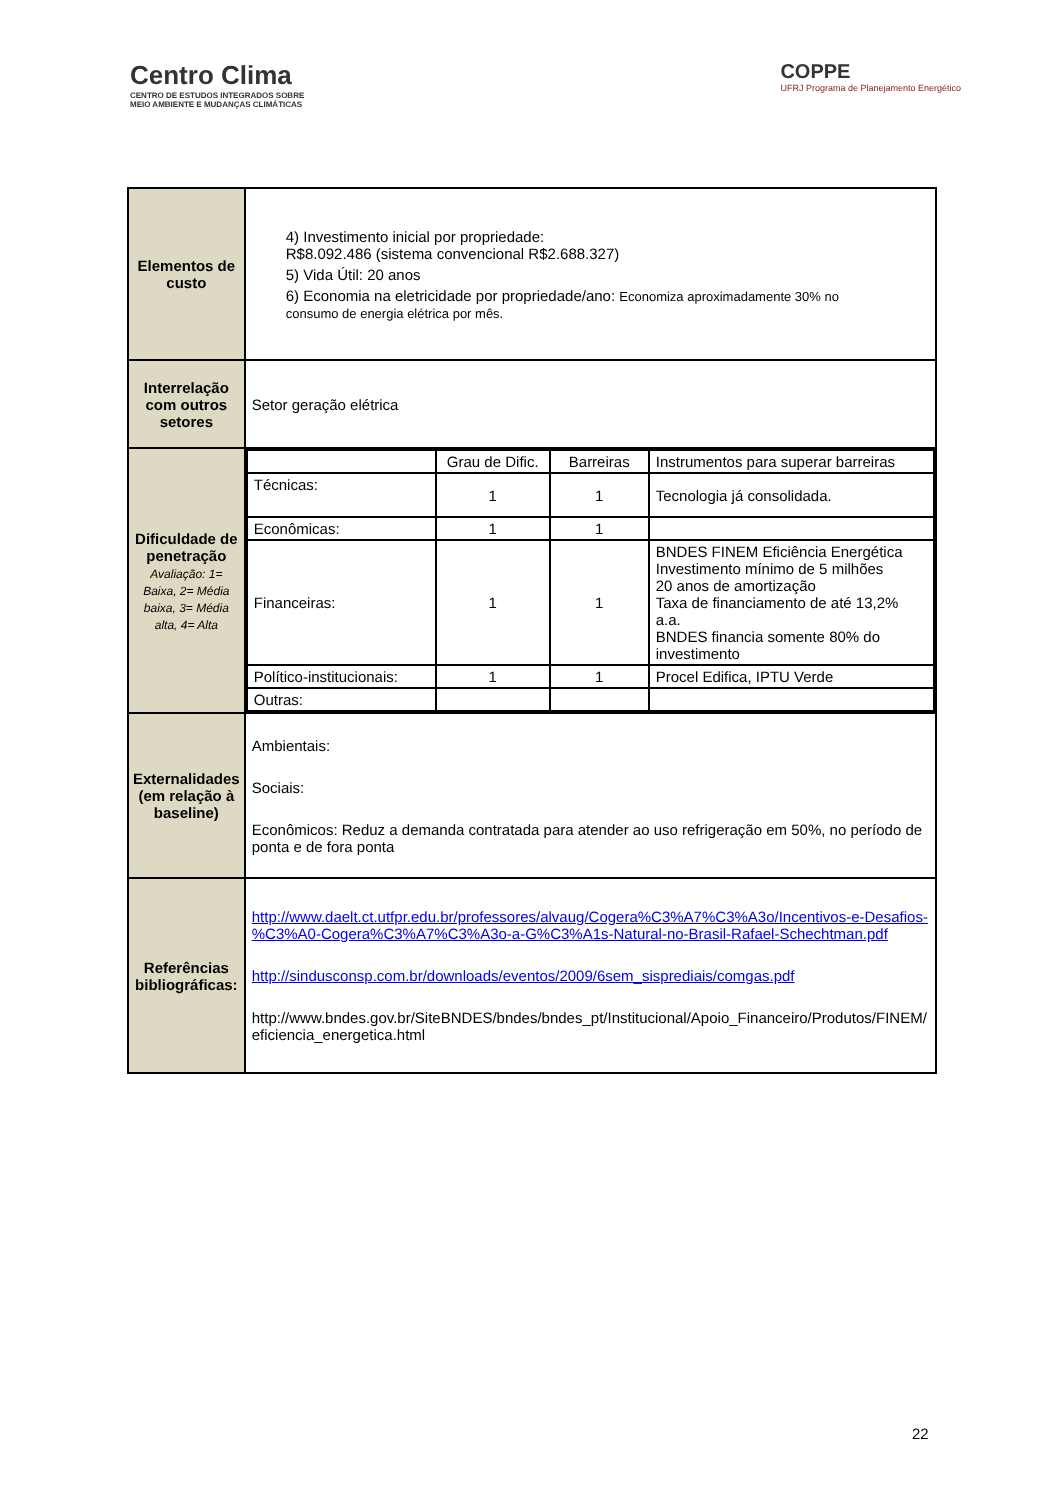Centro Clima
CENTRO DE ESTUDOS INTEGRADOS SOBRE
MEIO AMBIENTE E MUDANÇAS CLIMÁTICAS
COPPE
UFRJ Programa de Planejamento Energético
| Elementos de custo | 4) Investimento inicial por propriedade: R$8.092.486 (sistema convencional R$2.688.327) 5) Vida Útil: 20 anos 6) Economia na eletricidade por propriedade/ano: Economiza aproximadamente 30% no consumo de energia elétrica por mês. |
| Interrelação com outros setores | Setor geração elétrica |
| Dificuldade de penetração Avaliação: 1= Baixa, 2= Média baixa, 3= Média alta, 4= Alta | / / Grau de Dific. / Barreiras / Instrumentos para superar barreiras / / Técnicas: / 1 / 1 / Tecnologia já consolidada. / / Econômicas: / 1 / 1 / / / Financeiras: / 1 / 1 / BNDES FINEM Eficiência Energética Investimento mínimo de 5 milhões 20 anos de amortização Taxa de financiamento de até 13,2% a.a. BNDES financia somente 80% do investimento / / Político-institucionais: / 1 / 1 / Procel Edifica, IPTU Verde / / Outras: / / / / |
| Externalidades (em relação à baseline) | Ambientais: Sociais: Econômicos: Reduz a demanda contratada para atender ao uso refrigeração em 50%, no período de ponta e de fora ponta |
| Referências bibliográficas: | http://www.daelt.ct.utfpr.edu.br/professores/alvaug/Cogera%C3%A7%C3%A3o/Incentivos-e-Desafios-%C3%A0-Cogera%C3%A7%C3%A3o-a-G%C3%A1s-Natural-no-Brasil-Rafael-Schechtman.pdf http://sindusconsp.com.br/downloads/eventos/2009/6sem_sisprediais/comgas.pdf http://www.bndes.gov.br/SiteBNDES/bndes/bndes_pt/Institucional/Apoio_Financeiro/Produtos/FINEM/eficiencia_energetica.html |
22